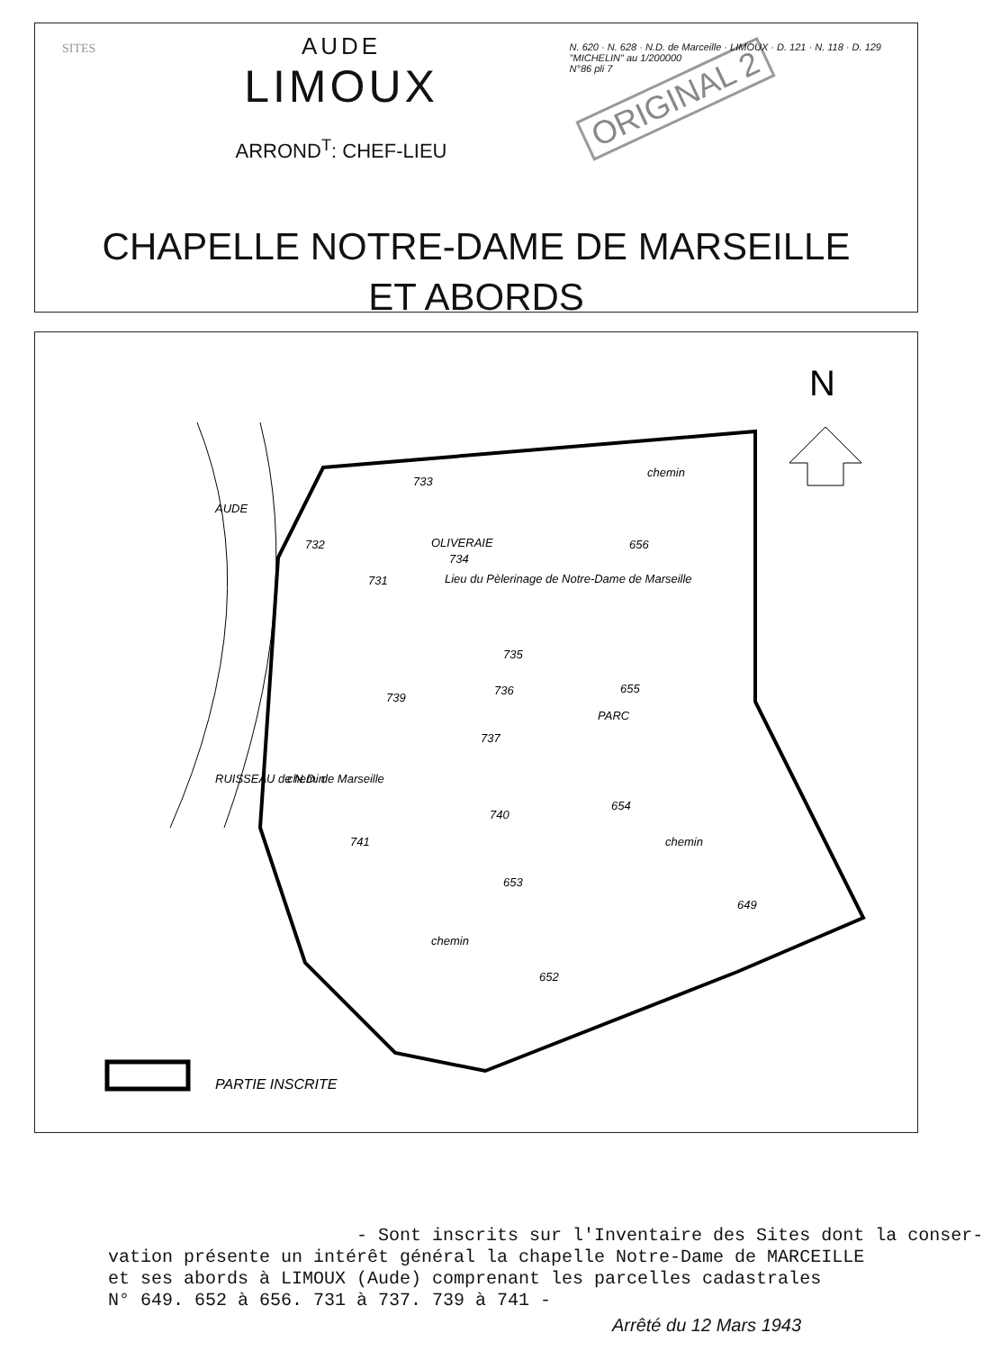SITES
AUDE
LIMOUX
ARROND<sup>T</sup>: CHEF-LIEU
ORIGINAL 2
N. 620 · N. 628 · N.D. de Marceille · LIMOUX · D. 121 · N. 118 · D. 129
"MICHELIN" au 1/200000
N°86 pli 7
CHAPELLE NOTRE-DAME DE MARSEILLE
ET ABORDS
N
733
OLIVERAIE
734
Lieu du Pèlerinage de Notre-Dame de Marseille
732
731
656
735
736
739
737
655
PARC
654
740
741
653
649
652
AUDE
RUISSEAU de N.D. de Marseille
chemin
chemin
chemin
chemin
PARTIE INSCRITE
- Sont inscrits sur l'Inventaire des Sites dont la conser- vation présente un intérêt général la chapelle Notre-Dame de MARCEILLE et ses abords à LIMOUX (Aude) comprenant les parcelles cadastrales N° 649. 652 à 656. 731 à 737. 739 à 741 -
Arrêté du 12 Mars 1943